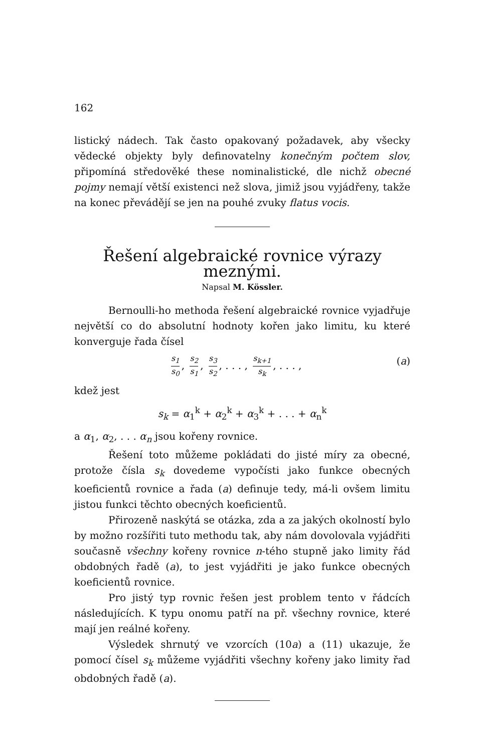162
listický nádech. Tak často opakovaný požadavek, aby všecky vědecké objekty byly definovatelny konečným počtem slov, připomíná středověké these nominalistické, dle nichž obecné pojmy nemají větší existenci než slova, jimiž jsou vyjádřeny, takže na konec převádějí se jen na pouhé zvuky flatus vocis.
Řešení algebraické rovnice výrazy meznými.
Napsal M. Kössler.
Bernoulli-ho methoda řešení algebraické rovnice vyjadřuje největší co do absolutní hodnoty kořen jako limitu, ku které konverguje řada čísel
s<sub>1</sub> s<sub>0</sub>, s<sub>2</sub> s<sub>1</sub>, s<sub>3</sub> s<sub>2</sub>, . . . , s<sub>k+1</sub> s<sub>k</sub>, . . . , (a)
kdež jest
s<sub>k</sub> = α<sub>1</sub><sup>k</sup> + α<sub>2</sub><sup>k</sup> + α<sub>3</sub><sup>k</sup> + . . . + α<sub>n</sub><sup>k</sup>
a α<sub>1</sub>, α<sub>2</sub>, . . . α<sub>n</sub> jsou kořeny rovnice.
Řešení toto můžeme pokládati do jisté míry za obecné, protože čísla s<sub>k</sub> dovedeme vypočísti jako funkce obecných koeficientů rovnice a řada (a) definuje tedy, má-li ovšem limitu jistou funkci těchto obecných koeficientů.
Přirozeně naskýtá se otázka, zda a za jakých okolností bylo by možno rozšířiti tuto methodu tak, aby nám dovolovala vyjádřiti současně všechny kořeny rovnice n-tého stupně jako limity řád obdobných řadě (a), to jest vyjádřiti je jako funkce obecných koeficientů rovnice.
Pro jistý typ rovnic řešen jest problem tento v řádcích následujících. K typu onomu patří na př. všechny rovnice, které mají jen reálné kořeny.
Výsledek shrnutý ve vzorcích (10a) a (11) ukazuje, že pomocí čísel s<sub>k</sub> můžeme vyjádřiti všechny kořeny jako limity řad obdobných řadě (a).